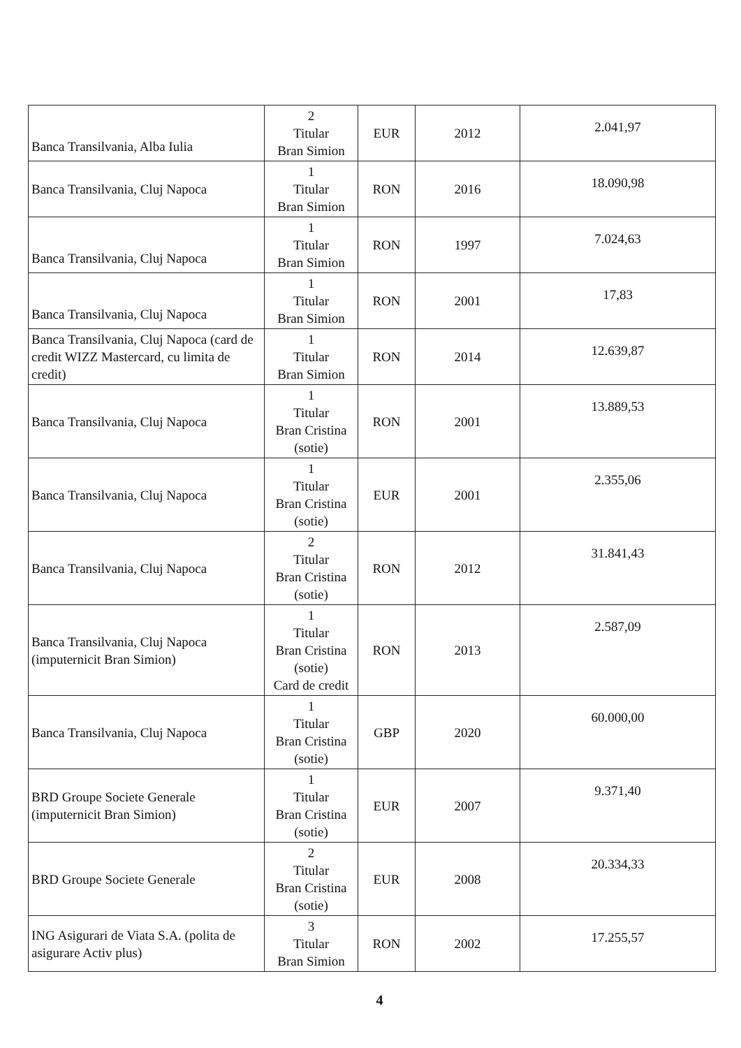| Banca Transilvania, Alba Iulia | 2 Titular Bran Simion | EUR | 2012 | 2.041,97 |
| Banca Transilvania, Cluj Napoca | 1 Titular Bran Simion | RON | 2016 | 18.090,98 |
| Banca Transilvania, Cluj Napoca | 1 Titular Bran Simion | RON | 1997 | 7.024,63 |
| Banca Transilvania, Cluj Napoca | 1 Titular Bran Simion | RON | 2001 | 17,83 |
| Banca Transilvania, Cluj Napoca (card de credit WIZZ Mastercard, cu limita de credit) | 1 Titular Bran Simion | RON | 2014 | 12.639,87 |
| Banca Transilvania, Cluj Napoca | 1 Titular Bran Cristina (sotie) | RON | 2001 | 13.889,53 |
| Banca Transilvania, Cluj Napoca | 1 Titular Bran Cristina (sotie) | EUR | 2001 | 2.355,06 |
| Banca Transilvania, Cluj Napoca | 2 Titular Bran Cristina (sotie) | RON | 2012 | 31.841,43 |
| Banca Transilvania, Cluj Napoca (imputernicit Bran Simion) | 1 Titular Bran Cristina (sotie) Card de credit | RON | 2013 | 2.587,09 |
| Banca Transilvania, Cluj Napoca | 1 Titular Bran Cristina (sotie) | GBP | 2020 | 60.000,00 |
| BRD Groupe Societe Generale (imputernicit Bran Simion) | 1 Titular Bran Cristina (sotie) | EUR | 2007 | 9.371,40 |
| BRD Groupe Societe Generale | 2 Titular Bran Cristina (sotie) | EUR | 2008 | 20.334,33 |
| ING Asigurari de Viata S.A. (polita de asigurare Activ plus) | 3 Titular Bran Simion | RON | 2002 | 17.255,57 |
4